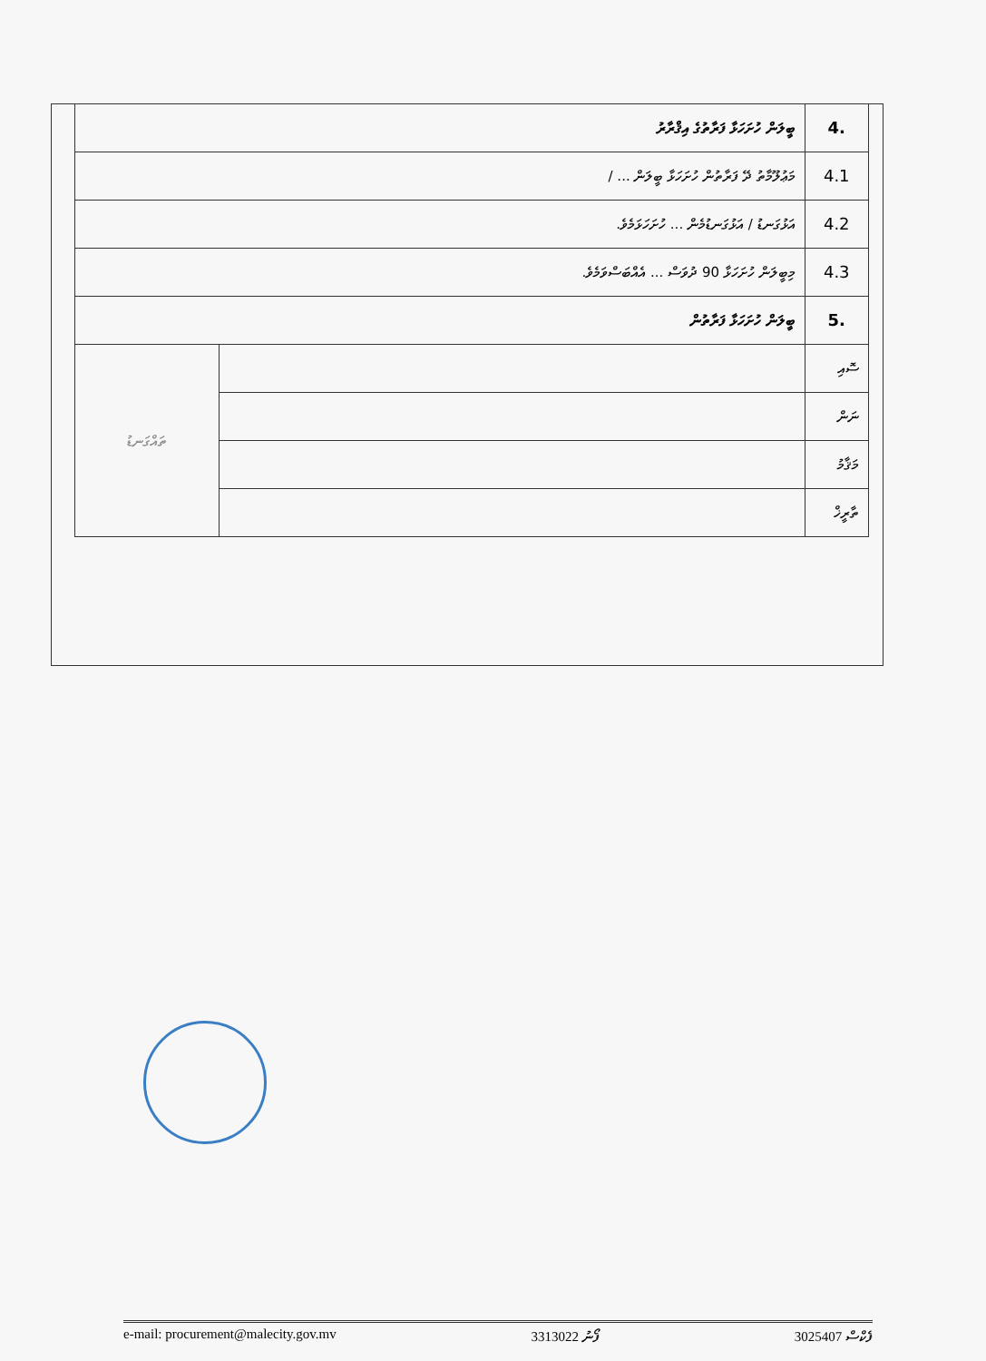| 4. | ބީލަން ހުށަހަޅާ ފަރާތުގެ އިޤްރާރު | |
| 4.1 | މަޢުލޫމާތު ދޭ ފަރާތުން ހުށަހަޅާ ބީލަން ... / | |
| 4.2 | އަޅުގަނޑު / އަޅުގަނޑުމެން ... ހުށަހަޅަމެވެ. | |
| 4.3 | މިބީލަން ހުށަހަޅާ 90 ދުވަސް ... އެއްބަސްވަމެވެ. | |
| 5. | ބީލަން ހުށަހަޅާ ފަރާތުން | |
| ސޮއި | | ތައްގަނޑު |
| ނަން | | |
| މަޤާމު | | |
| ތާރީޚް | | |
ފެކްސް 3025407 ފޯނު 3313022 e-mail: procurement@malecity.gov.mv